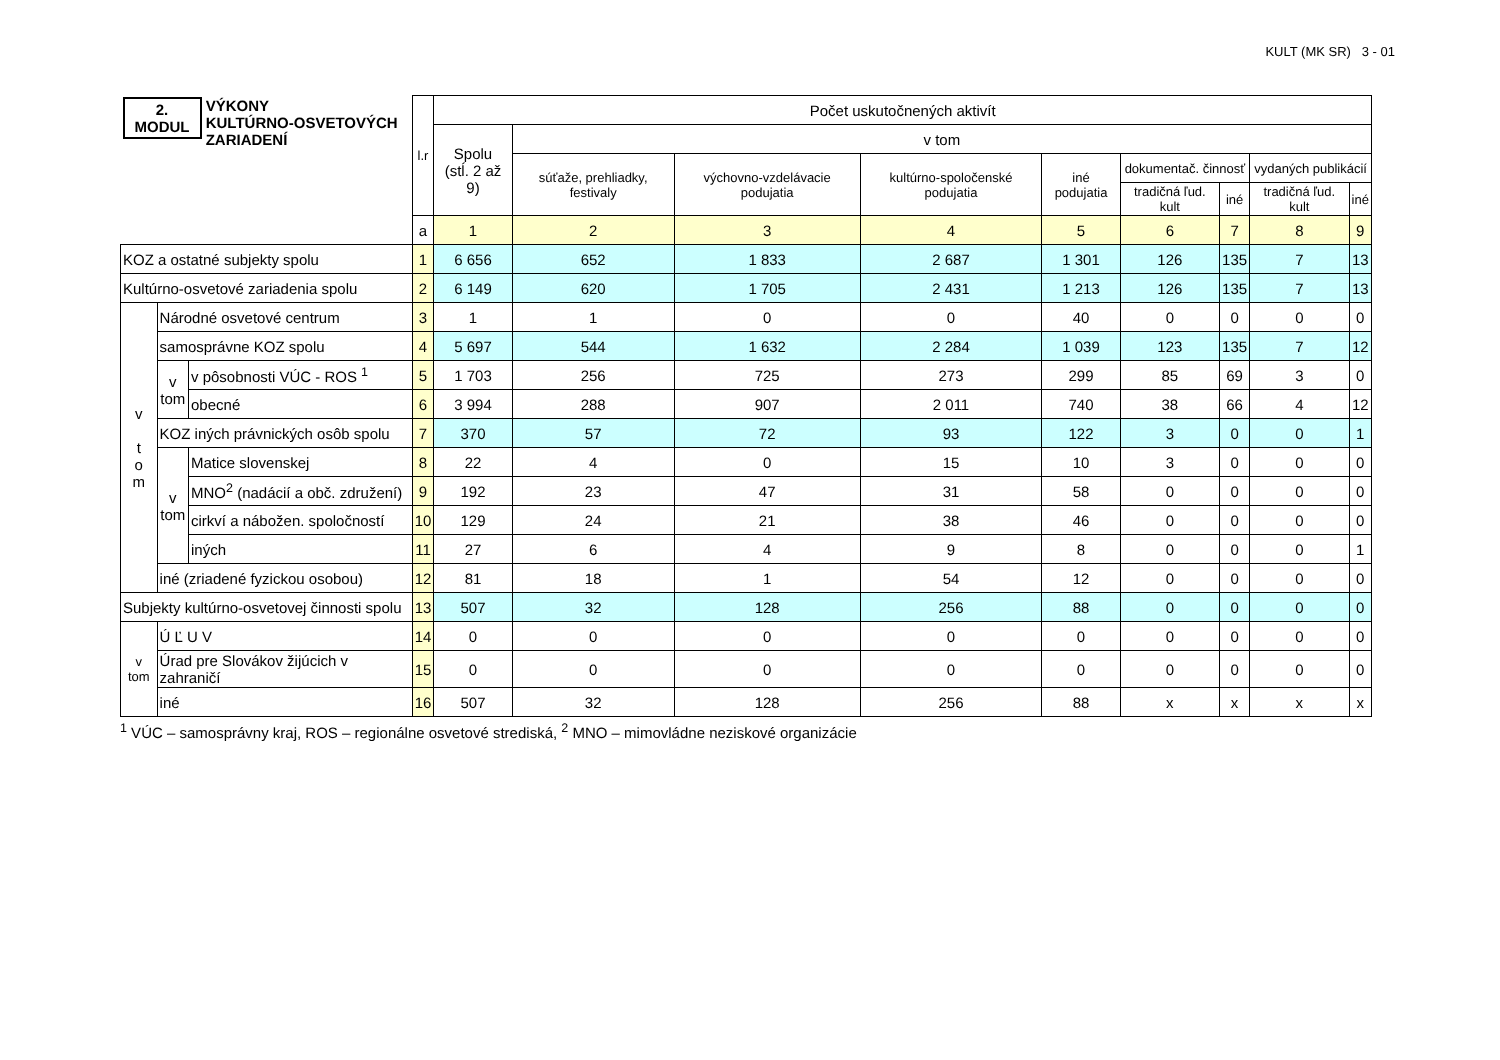KULT (MK SR) 3 - 01
| 2. MODUL VÝKONY KULTÚRNO-OSVETOVÝCH ZARIADENÍ | | | l.r | Počet uskutočnených aktivít | | | | | | | | |
| --- | --- | --- | --- | --- | --- | --- | --- | --- | --- | --- | --- | --- |
| | | | | Spolu (stĺ. 2 až 9) | v tom | | | | | | | |
| | | | | | súťaže, prehliadky, festivaly | výchovno-vzdelávacie podujatia | kultúrno-spoločenské podujatia | iné podujatia | dokumentač. činnosť | | vydaných publikácií | |
| | | | | | | | | | tradičná ľud. kult | iné | tradičná ľud. kult | iné |
| | | | a | 1 | 2 | 3 | 4 | 5 | 6 | 7 | 8 | 9 |
| KOZ a ostatné subjekty spolu | | | 1 | 6 656 | 652 | 1 833 | 2 687 | 1 301 | 126 | 135 | 7 | 13 |
| Kultúrno-osvetové zariadenia spolu | | | 2 | 6 149 | 620 | 1 705 | 2 431 | 1 213 | 126 | 135 | 7 | 13 |
| v t o m | Národné osvetové centrum | | 3 | 1 | 1 | 0 | 0 | 40 | 0 | 0 | 0 | 0 |
| | samosprávne KOZ spolu | | 4 | 5 697 | 544 | 1 632 | 2 284 | 1 039 | 123 | 135 | 7 | 12 |
| | v tom | v pôsobnosti VÚC - ROS <sup>1</sup> | 5 | 1 703 | 256 | 725 | 273 | 299 | 85 | 69 | 3 | 0 |
| | | obecné | 6 | 3 994 | 288 | 907 | 2 011 | 740 | 38 | 66 | 4 | 12 |
| | KOZ iných právnických osôb spolu | | 7 | 370 | 57 | 72 | 93 | 122 | 3 | 0 | 0 | 1 |
| | v tom | Matice slovenskej | 8 | 22 | 4 | 0 | 15 | 10 | 3 | 0 | 0 | 0 |
| | | MNO<sup>2</sup> (nadácií a obč. združení) | 9 | 192 | 23 | 47 | 31 | 58 | 0 | 0 | 0 | 0 |
| | | cirkví a nábožen. spoločností | 10 | 129 | 24 | 21 | 38 | 46 | 0 | 0 | 0 | 0 |
| | | iných | 11 | 27 | 6 | 4 | 9 | 8 | 0 | 0 | 0 | 1 |
| | iné (zriadené fyzickou osobou) | | 12 | 81 | 18 | 1 | 54 | 12 | 0 | 0 | 0 | 0 |
| Subjekty kultúrno-osvetovej činnosti spolu | | | 13 | 507 | 32 | 128 | 256 | 88 | 0 | 0 | 0 | 0 |
| v tom | Ú Ľ U V | | 14 | 0 | 0 | 0 | 0 | 0 | 0 | 0 | 0 | 0 |
| | Úrad pre Slovákov žijúcich v zahraničí | | 15 | 0 | 0 | 0 | 0 | 0 | 0 | 0 | 0 | 0 |
| | iné | | 16 | 507 | 32 | 128 | 256 | 88 | x | x | x | x |
<sup>1</sup> VÚC – samosprávny kraj, ROS – regionálne osvetové strediská, <sup>2</sup> MNO – mimovládne neziskové organizácie